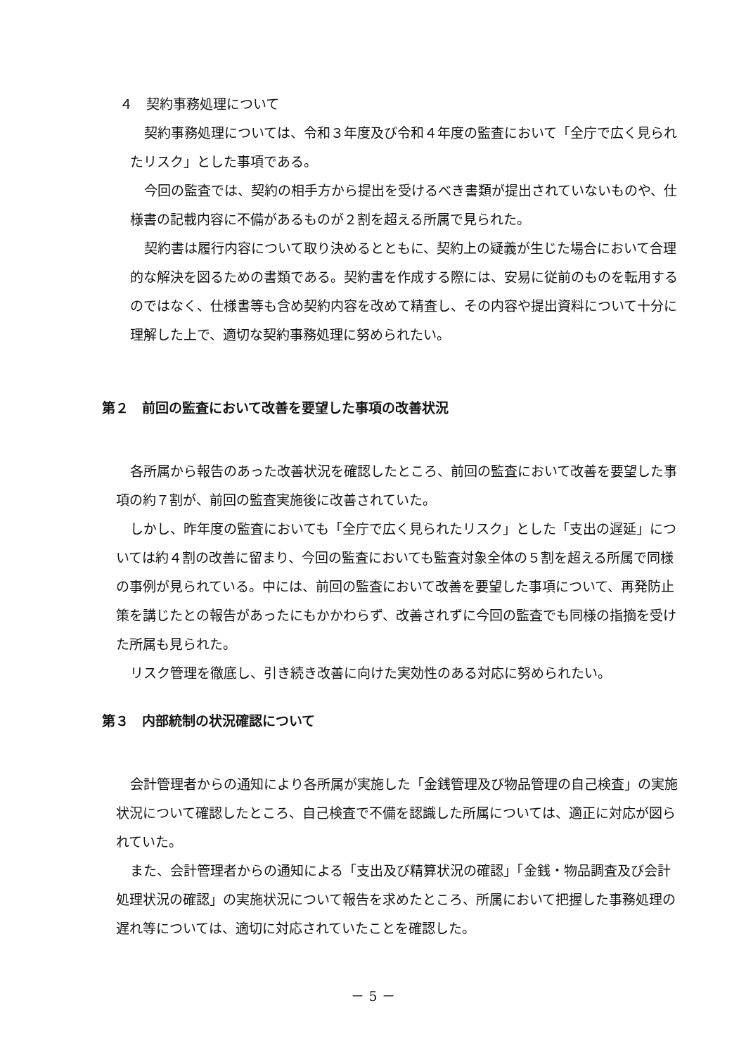４　契約事務処理について
契約事務処理については、令和３年度及び令和４年度の監査において「全庁で広く見られたリスク」とした事項である。
今回の監査では、契約の相手方から提出を受けるべき書類が提出されていないものや、仕様書の記載内容に不備があるものが２割を超える所属で見られた。
契約書は履行内容について取り決めるとともに、契約上の疑義が生じた場合において合理的な解決を図るための書類である。契約書を作成する際には、安易に従前のものを転用するのではなく、仕様書等も含め契約内容を改めて精査し、その内容や提出資料について十分に理解した上で、適切な契約事務処理に努められたい。
第２　前回の監査において改善を要望した事項の改善状況
各所属から報告のあった改善状況を確認したところ、前回の監査において改善を要望した事項の約７割が、前回の監査実施後に改善されていた。
しかし、昨年度の監査においても「全庁で広く見られたリスク」とした「支出の遅延」については約４割の改善に留まり、今回の監査においても監査対象全体の５割を超える所属で同様の事例が見られている。中には、前回の監査において改善を要望した事項について、再発防止策を講じたとの報告があったにもかかわらず、改善されずに今回の監査でも同様の指摘を受けた所属も見られた。
リスク管理を徹底し、引き続き改善に向けた実効性のある対応に努められたい。
第３　内部統制の状況確認について
会計管理者からの通知により各所属が実施した「金銭管理及び物品管理の自己検査」の実施状況について確認したところ、自己検査で不備を認識した所属については、適正に対応が図られていた。
また、会計管理者からの通知による「支出及び精算状況の確認」「金銭・物品調査及び会計処理状況の確認」の実施状況について報告を求めたところ、所属において把握した事務処理の遅れ等については、適切に対応されていたことを確認した。
－ 5 －